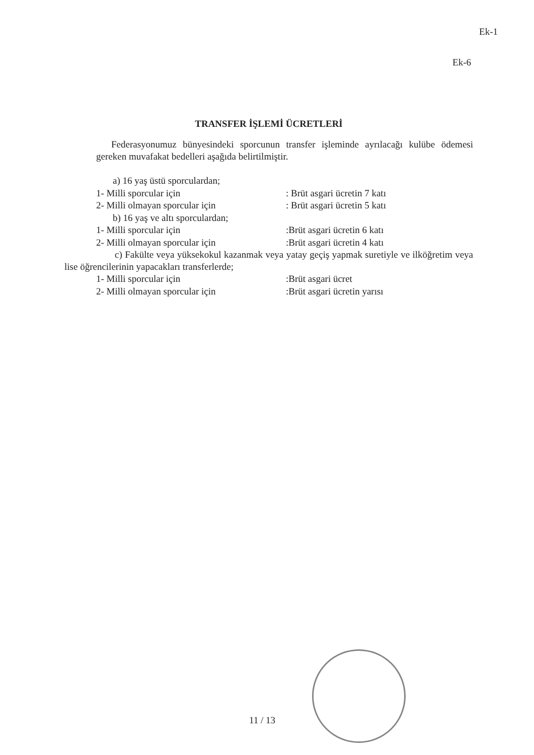Ek-1
Ek-6
TRANSFER İŞLEMİ ÜCRETLERİ
Federasyonumuz bünyesindeki sporcunun transfer işleminde ayrılacağı kulübe ödemesi gereken muvafakat bedelleri aşağıda belirtilmiştir.
a) 16 yaş üstü sporculardan;
1- Milli sporcular için: Brüt asgari ücretin 7 katı
2- Milli olmayan sporcular için: Brüt asgari ücretin 5 katı
b) 16 yaş ve altı sporculardan;
1- Milli sporcular için:Brüt asgari ücretin 6 katı
2- Milli olmayan sporcular için:Brüt asgari ücretin 4 katı
c) Fakülte veya yüksekokul kazanmak veya yatay geçiş yapmak suretiyle ve ilköğretim veya lise öğrencilerinin yapacakları transferlerde;
1- Milli sporcular için:Brüt asgari ücret
2- Milli olmayan sporcular için:Brüt asgari ücretin yarısı
11 / 13